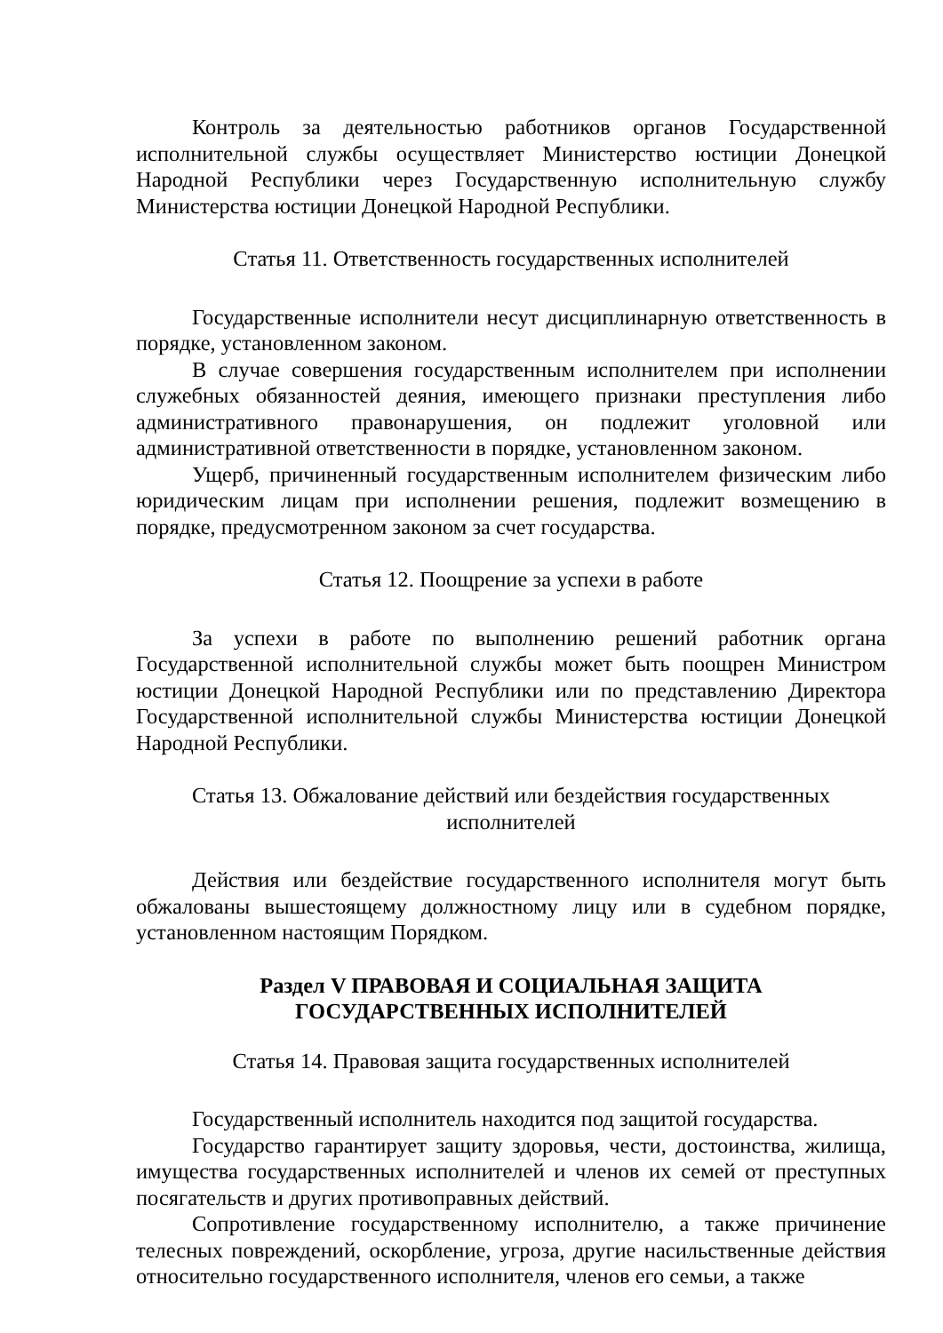Контроль за деятельностью работников органов Государственной исполнительной службы осуществляет Министерство юстиции Донецкой Народной Республики через Государственную исполнительную службу Министерства юстиции Донецкой Народной Республики.
Статья 11. Ответственность государственных исполнителей
Государственные исполнители несут дисциплинарную ответственность в порядке, установленном законом.
В случае совершения государственным исполнителем при исполнении служебных обязанностей деяния, имеющего признаки преступления либо административного правонарушения, он подлежит уголовной или административной ответственности в порядке, установленном законом.
Ущерб, причиненный государственным исполнителем физическим либо юридическим лицам при исполнении решения, подлежит возмещению в порядке, предусмотренном законом за счет государства.
Статья 12. Поощрение за успехи в работе
За успехи в работе по выполнению решений работник органа Государственной исполнительной службы может быть поощрен Министром юстиции Донецкой Народной Республики или по представлению Директора Государственной исполнительной службы Министерства юстиции Донецкой Народной Республики.
Статья 13. Обжалование действий или бездействия государственных
исполнителей
Действия или бездействие государственного исполнителя могут быть обжалованы вышестоящему должностному лицу или в судебном порядке, установленном настоящим Порядком.
Раздел V ПРАВОВАЯ И СОЦИАЛЬНАЯ ЗАЩИТА
ГОСУДАРСТВЕННЫХ ИСПОЛНИТЕЛЕЙ
Статья 14. Правовая защита государственных исполнителей
Государственный исполнитель находится под защитой государства.
Государство гарантирует защиту здоровья, чести, достоинства, жилища, имущества государственных исполнителей и членов их семей от преступных посягательств и других противоправных действий.
Сопротивление государственному исполнителю, а также причинение телесных повреждений, оскорбление, угроза, другие насильственные действия относительно государственного исполнителя, членов его семьи, а также